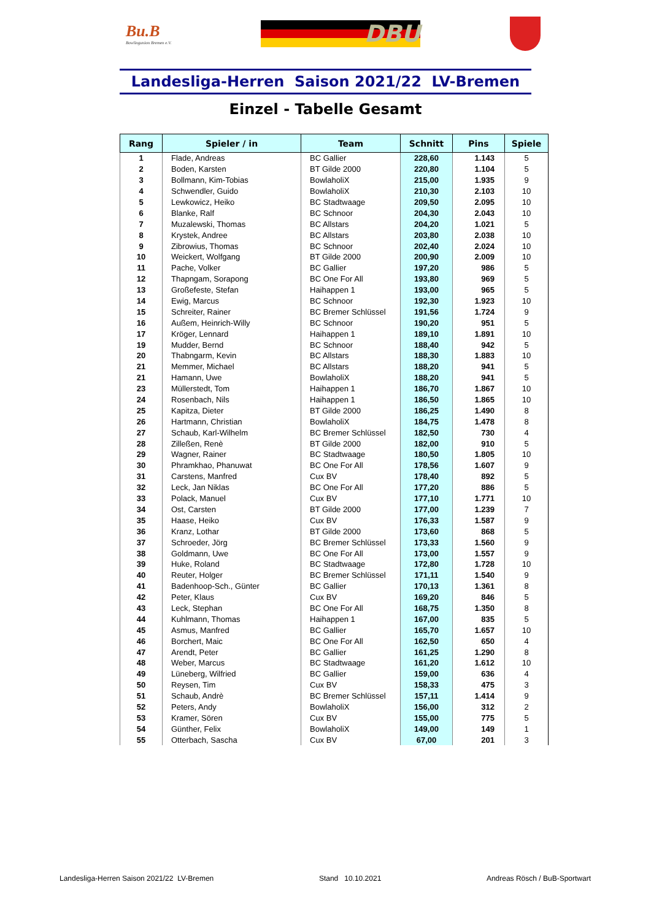Bu.B
Bowlingunion Bremen e.V.
DBU
Landesliga-Herren Saison 2021/22 LV-Bremen
Einzel - Tabelle Gesamt
| Rang | Spieler / in | Team | Schnitt | Pins | Spiele |
| --- | --- | --- | --- | --- | --- |
| 1 | Flade, Andreas | BC Gallier | 228,60 | 1.143 | 5 |
| 2 | Boden, Karsten | BT Gilde 2000 | 220,80 | 1.104 | 5 |
| 3 | Bollmann, Kim-Tobias | BowlaholiX | 215,00 | 1.935 | 9 |
| 4 | Schwendler, Guido | BowlaholiX | 210,30 | 2.103 | 10 |
| 5 | Lewkowicz, Heiko | BC Stadtwaage | 209,50 | 2.095 | 10 |
| 6 | Blanke, Ralf | BC Schnoor | 204,30 | 2.043 | 10 |
| 7 | Muzalewski, Thomas | BC Allstars | 204,20 | 1.021 | 5 |
| 8 | Krystek, Andree | BC Allstars | 203,80 | 2.038 | 10 |
| 9 | Zibrowius, Thomas | BC Schnoor | 202,40 | 2.024 | 10 |
| 10 | Weickert, Wolfgang | BT Gilde 2000 | 200,90 | 2.009 | 10 |
| 11 | Pache, Volker | BC Gallier | 197,20 | 986 | 5 |
| 12 | Thapngam, Sorapong | BC One For All | 193,80 | 969 | 5 |
| 13 | Großefeste, Stefan | Haihappen 1 | 193,00 | 965 | 5 |
| 14 | Ewig, Marcus | BC Schnoor | 192,30 | 1.923 | 10 |
| 15 | Schreiter, Rainer | BC Bremer Schlüssel | 191,56 | 1.724 | 9 |
| 16 | Außem, Heinrich-Willy | BC Schnoor | 190,20 | 951 | 5 |
| 17 | Kröger, Lennard | Haihappen 1 | 189,10 | 1.891 | 10 |
| 19 | Mudder, Bernd | BC Schnoor | 188,40 | 942 | 5 |
| 20 | Thabngarm, Kevin | BC Allstars | 188,30 | 1.883 | 10 |
| 21 | Memmer, Michael | BC Allstars | 188,20 | 941 | 5 |
| 21 | Hamann, Uwe | BowlaholiX | 188,20 | 941 | 5 |
| 23 | Müllerstedt, Tom | Haihappen 1 | 186,70 | 1.867 | 10 |
| 24 | Rosenbach, Nils | Haihappen 1 | 186,50 | 1.865 | 10 |
| 25 | Kapitza, Dieter | BT Gilde 2000 | 186,25 | 1.490 | 8 |
| 26 | Hartmann, Christian | BowlaholiX | 184,75 | 1.478 | 8 |
| 27 | Schaub, Karl-Wilhelm | BC Bremer Schlüssel | 182,50 | 730 | 4 |
| 28 | Zilleßen, Renè | BT Gilde 2000 | 182,00 | 910 | 5 |
| 29 | Wagner, Rainer | BC Stadtwaage | 180,50 | 1.805 | 10 |
| 30 | Phramkhao, Phanuwat | BC One For All | 178,56 | 1.607 | 9 |
| 31 | Carstens, Manfred | Cux BV | 178,40 | 892 | 5 |
| 32 | Leck, Jan Niklas | BC One For All | 177,20 | 886 | 5 |
| 33 | Polack, Manuel | Cux BV | 177,10 | 1.771 | 10 |
| 34 | Ost, Carsten | BT Gilde 2000 | 177,00 | 1.239 | 7 |
| 35 | Haase, Heiko | Cux BV | 176,33 | 1.587 | 9 |
| 36 | Kranz, Lothar | BT Gilde 2000 | 173,60 | 868 | 5 |
| 37 | Schroeder, Jörg | BC Bremer Schlüssel | 173,33 | 1.560 | 9 |
| 38 | Goldmann, Uwe | BC One For All | 173,00 | 1.557 | 9 |
| 39 | Huke, Roland | BC Stadtwaage | 172,80 | 1.728 | 10 |
| 40 | Reuter, Holger | BC Bremer Schlüssel | 171,11 | 1.540 | 9 |
| 41 | Badenhoop-Sch., Günter | BC Gallier | 170,13 | 1.361 | 8 |
| 42 | Peter, Klaus | Cux BV | 169,20 | 846 | 5 |
| 43 | Leck, Stephan | BC One For All | 168,75 | 1.350 | 8 |
| 44 | Kuhlmann, Thomas | Haihappen 1 | 167,00 | 835 | 5 |
| 45 | Asmus, Manfred | BC Gallier | 165,70 | 1.657 | 10 |
| 46 | Borchert, Maic | BC One For All | 162,50 | 650 | 4 |
| 47 | Arendt, Peter | BC Gallier | 161,25 | 1.290 | 8 |
| 48 | Weber, Marcus | BC Stadtwaage | 161,20 | 1.612 | 10 |
| 49 | Lüneberg, Wilfried | BC Gallier | 159,00 | 636 | 4 |
| 50 | Reysen, Tim | Cux BV | 158,33 | 475 | 3 |
| 51 | Schaub, Andrè | BC Bremer Schlüssel | 157,11 | 1.414 | 9 |
| 52 | Peters, Andy | BowlaholiX | 156,00 | 312 | 2 |
| 53 | Kramer, Sören | Cux BV | 155,00 | 775 | 5 |
| 54 | Günther, Felix | BowlaholiX | 149,00 | 149 | 1 |
| 55 | Otterbach, Sascha | Cux BV | 67,00 | 201 | 3 |
Landesliga-Herren Saison 2021/22 LV-Bremen Stand 10.10.2021 Andreas Rösch / BuB-Sportwart